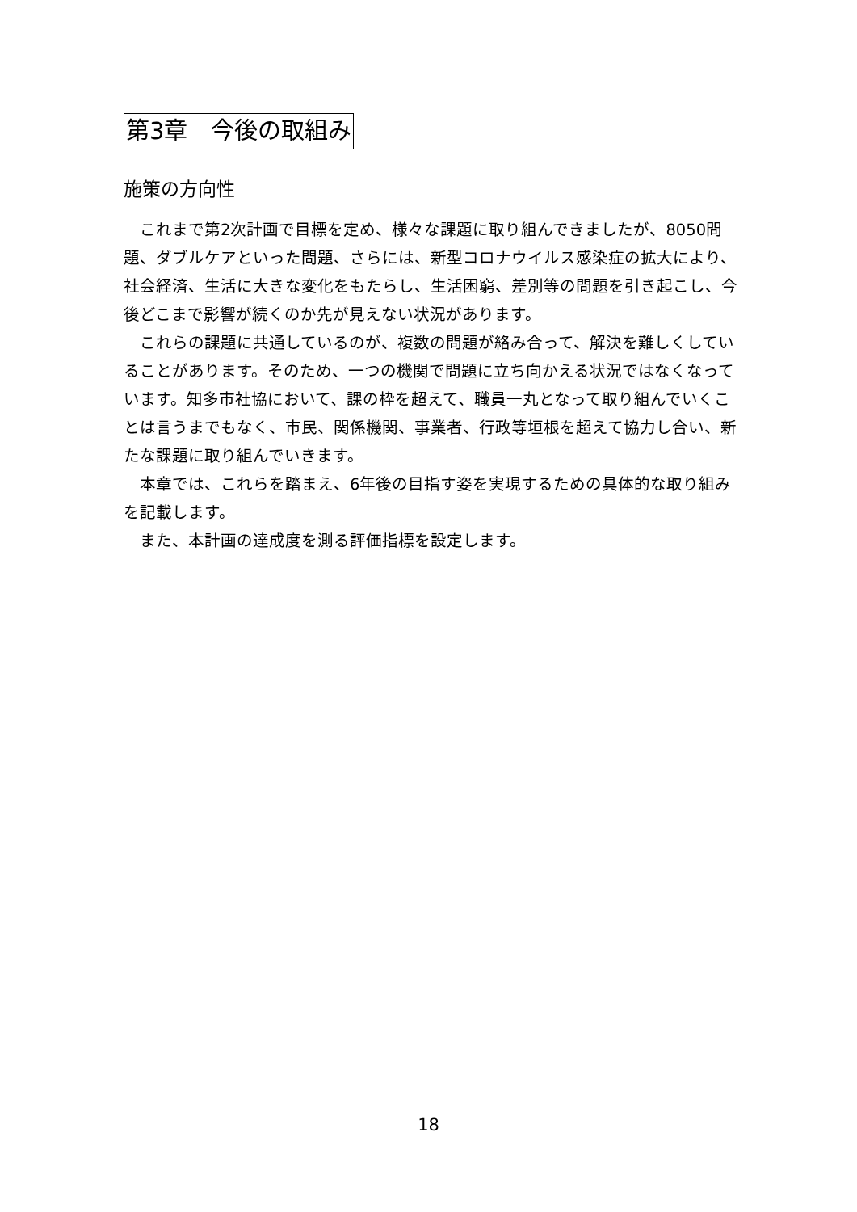第3章　今後の取組み
施策の方向性
　これまで第2次計画で目標を定め、様々な課題に取り組んできましたが、8050問題、ダブルケアといった問題、さらには、新型コロナウイルス感染症の拡大により、社会経済、生活に大きな変化をもたらし、生活困窮、差別等の問題を引き起こし、今後どこまで影響が続くのか先が見えない状況があります。
　これらの課題に共通しているのが、複数の問題が絡み合って、解決を難しくしていることがあります。そのため、一つの機関で問題に立ち向かえる状況ではなくなっています。知多市社協において、課の枠を超えて、職員一丸となって取り組んでいくことは言うまでもなく、市民、関係機関、事業者、行政等垣根を超えて協力し合い、新たな課題に取り組んでいきます。
　本章では、これらを踏まえ、6年後の目指す姿を実現するための具体的な取り組みを記載します。
　また、本計画の達成度を測る評価指標を設定します。
18